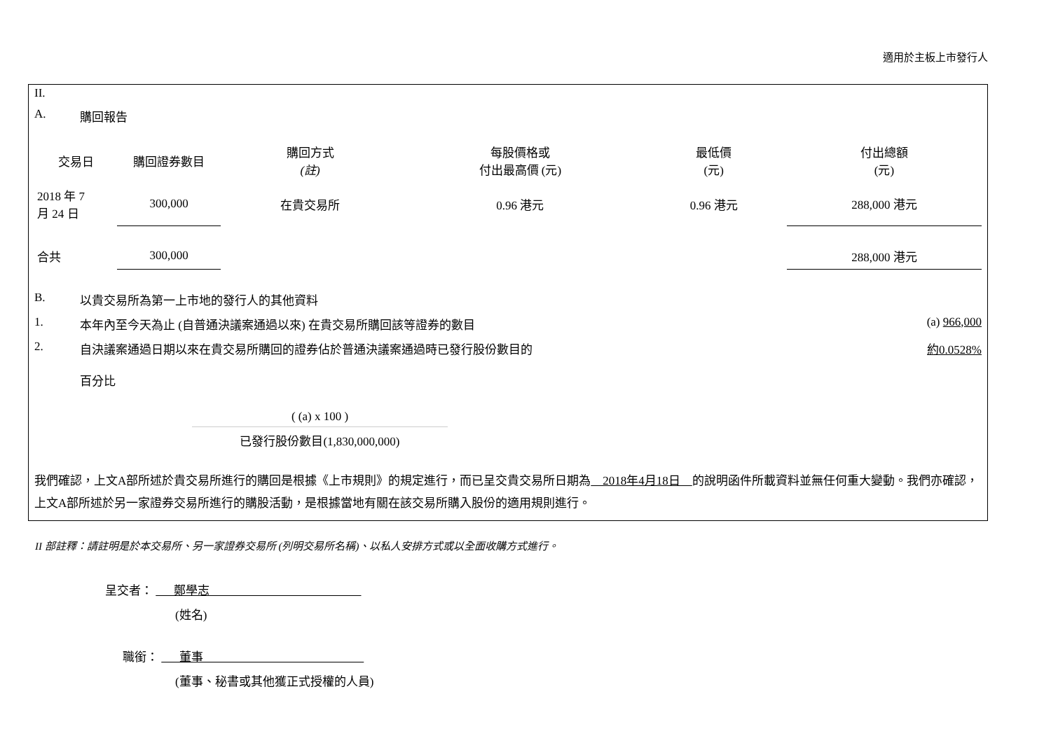適用於主板上市發行人
II.
A. 購回報告
| 交易日 | 購回證券數目 | 購回方式 (註) | 每股價格或 付出最高價 (元) | 最低價 (元) | 付出總額 (元) |
| --- | --- | --- | --- | --- | --- |
| 2018 年 7 月 24 日 | 300,000 | 在貴交易所 | 0.96 港元 | 0.96 港元 | 288,000 港元 |
| 合共 | 300,000 | | | | 288,000 港元 |
B. 以貴交易所為第一上市地的發行人的其他資料
1. 本年內至今天為止 (自普通決議案通過以來) 在貴交易所購回該等證券的數目 (a) 966,000
2. 自決議案通過日期以來在貴交易所購回的證券佔於普通決議案通過時已發行股份數目的
百分比 約0.0528%
( (a) x 100 )
已發行股份數目(1,830,000,000)
我們確認，上文A部所述於貴交易所進行的購回是根據《上市規則》的規定進行，而已呈交貴交易所日期為 2018年4月18日 的說明函件所載資料並無任何重大變動。我們亦確認，上文A部所述於另一家證券交易所進行的購股活動，是根據當地有關在該交易所購入股份的適用規則進行。
II 部註釋：請註明是於本交易所、另一家證券交易所 (列明交易所名稱)、以私人安排方式或以全面收購方式進行。
呈交者： 鄭學志
(姓名)
職銜： 董事
(董事、秘書或其他獲正式授權的人員)